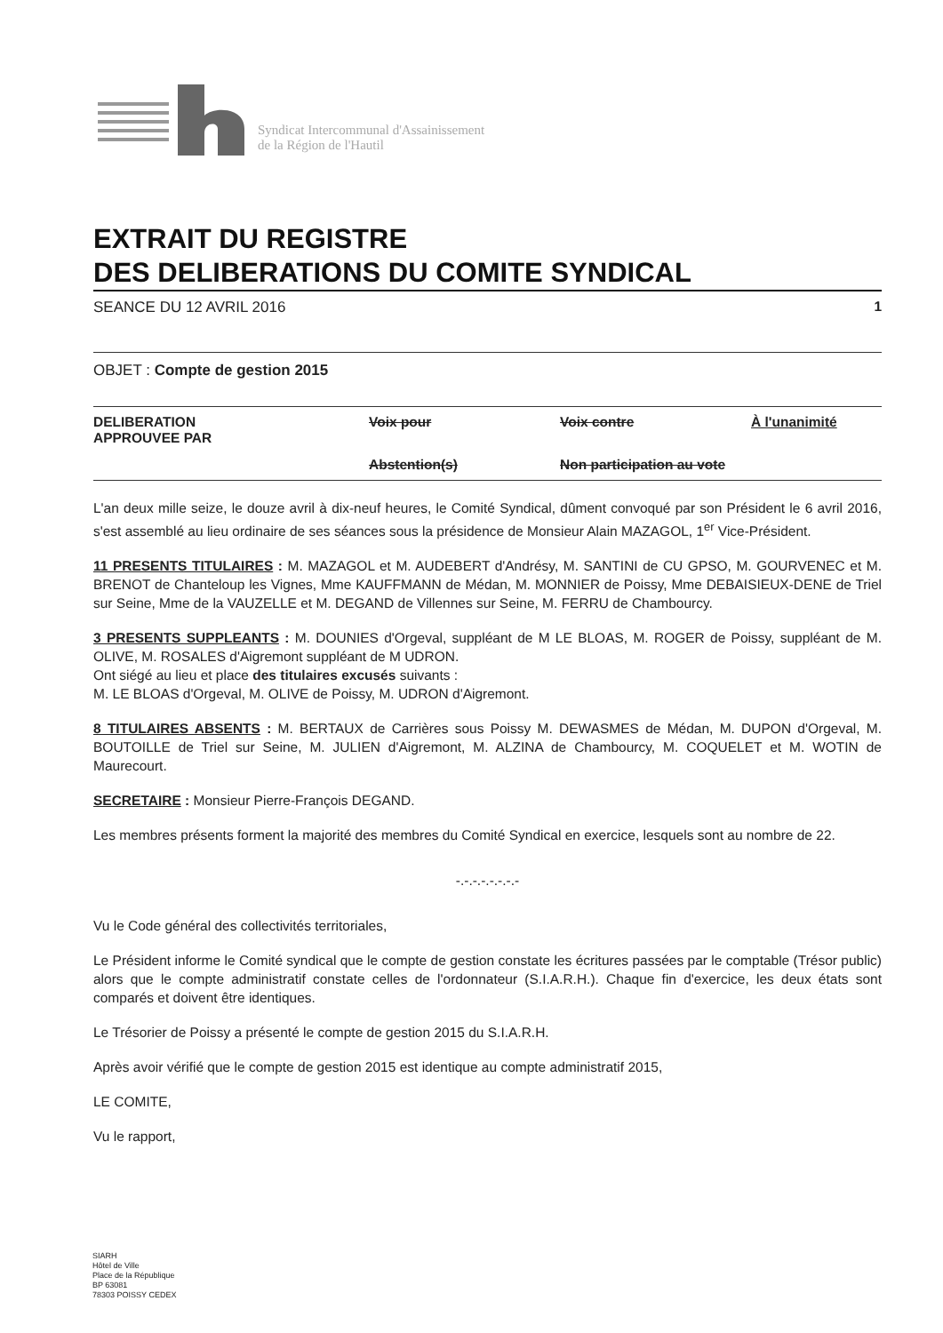Syndicat Intercommunal d'Assainissement
de la Région de l'Hautil
EXTRAIT DU REGISTRE
DES DELIBERATIONS DU COMITE SYNDICAL
SEANCE DU 12 AVRIL 2016 1
OBJET : Compte de gestion 2015
DELIBERATION
APPROUVEE PAR
Voix pour
Voix contre
À l'unanimité
Abstention(s)
Non participation au vote
L'an deux mille seize, le douze avril à dix-neuf heures, le Comité Syndical, dûment convoqué par son Président le 6 avril 2016, s'est assemblé au lieu ordinaire de ses séances sous la présidence de Monsieur Alain MAZAGOL, 1<sup>er</sup> Vice-Président.
11 PRESENTS TITULAIRES : M. MAZAGOL et M. AUDEBERT d'Andrésy, M. SANTINI de CU GPSO, M. GOURVENEC et M. BRENOT de Chanteloup les Vignes, Mme KAUFFMANN de Médan, M. MONNIER de Poissy, Mme DEBAISIEUX-DENE de Triel sur Seine, Mme de la VAUZELLE et M. DEGAND de Villennes sur Seine, M. FERRU de Chambourcy.
3 PRESENTS SUPPLEANTS : M. DOUNIES d'Orgeval, suppléant de M LE BLOAS, M. ROGER de Poissy, suppléant de M. OLIVE, M. ROSALES d'Aigremont suppléant de M UDRON.
Ont siégé au lieu et place des titulaires excusés suivants :
M. LE BLOAS d'Orgeval, M. OLIVE de Poissy, M. UDRON d'Aigremont.
8 TITULAIRES ABSENTS : M. BERTAUX de Carrières sous Poissy M. DEWASMES de Médan, M. DUPON d'Orgeval, M. BOUTOILLE de Triel sur Seine, M. JULIEN d'Aigremont, M. ALZINA de Chambourcy, M. COQUELET et M. WOTIN de Maurecourt.
SECRETAIRE : Monsieur Pierre-François DEGAND.
Les membres présents forment la majorité des membres du Comité Syndical en exercice, lesquels sont au nombre de 22.
-.-.-.-.-.-.-.-
Vu le Code général des collectivités territoriales,
Le Président informe le Comité syndical que le compte de gestion constate les écritures passées par le comptable (Trésor public) alors que le compte administratif constate celles de l'ordonnateur (S.I.A.R.H.). Chaque fin d'exercice, les deux états sont comparés et doivent être identiques.
Le Trésorier de Poissy a présenté le compte de gestion 2015 du S.I.A.R.H.
Après avoir vérifié que le compte de gestion 2015 est identique au compte administratif 2015,
LE COMITE,
Vu le rapport,
SIARH
Hôtel de Ville
Place de la République
BP 63081
78303 POISSY CEDEX